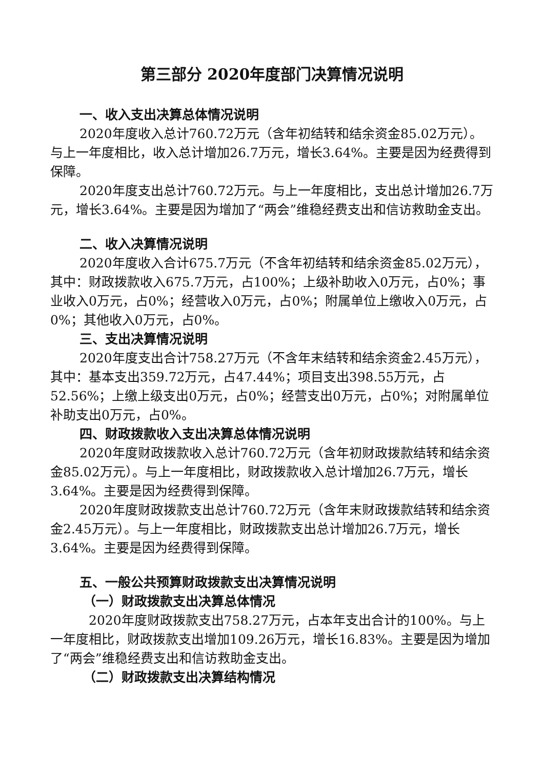第三部分 2020年度部门决算情况说明
一、收入支出决算总体情况说明
2020年度收入总计760.72万元（含年初结转和结余资金85.02万元）。与上一年度相比，收入总计增加26.7万元，增长3.64%。主要是因为经费得到保障。
2020年度支出总计760.72万元。与上一年度相比，支出总计增加26.7万元，增长3.64%。主要是因为增加了“两会”维稳经费支出和信访救助金支出。
二、收入决算情况说明
2020年度收入合计675.7万元（不含年初结转和结余资金85.02万元），其中：财政拨款收入675.7万元，占100%；上级补助收入0万元，占0%；事业收入0万元，占0%；经营收入0万元，占0%；附属单位上缴收入0万元，占0%；其他收入0万元，占0%。
三、支出决算情况说明
2020年度支出合计758.27万元（不含年末结转和结余资金2.45万元），其中：基本支出359.72万元，占47.44%；项目支出398.55万元，占52.56%；上缴上级支出0万元，占0%；经营支出0万元，占0%；对附属单位补助支出0万元，占0%。
四、财政拨款收入支出决算总体情况说明
2020年度财政拨款收入总计760.72万元（含年初财政拨款结转和结余资金85.02万元）。与上一年度相比，财政拨款收入总计增加26.7万元，增长3.64%。主要是因为经费得到保障。
2020年度财政拨款支出总计760.72万元（含年末财政拨款结转和结余资金2.45万元）。与上一年度相比，财政拨款支出总计增加26.7万元，增长3.64%。主要是因为经费得到保障。
五、一般公共预算财政拨款支出决算情况说明
（一）财政拨款支出决算总体情况
2020年度财政拨款支出758.27万元，占本年支出合计的100%。与上一年度相比，财政拨款支出增加109.26万元，增长16.83%。主要是因为增加了“两会”维稳经费支出和信访救助金支出。
（二）财政拨款支出决算结构情况